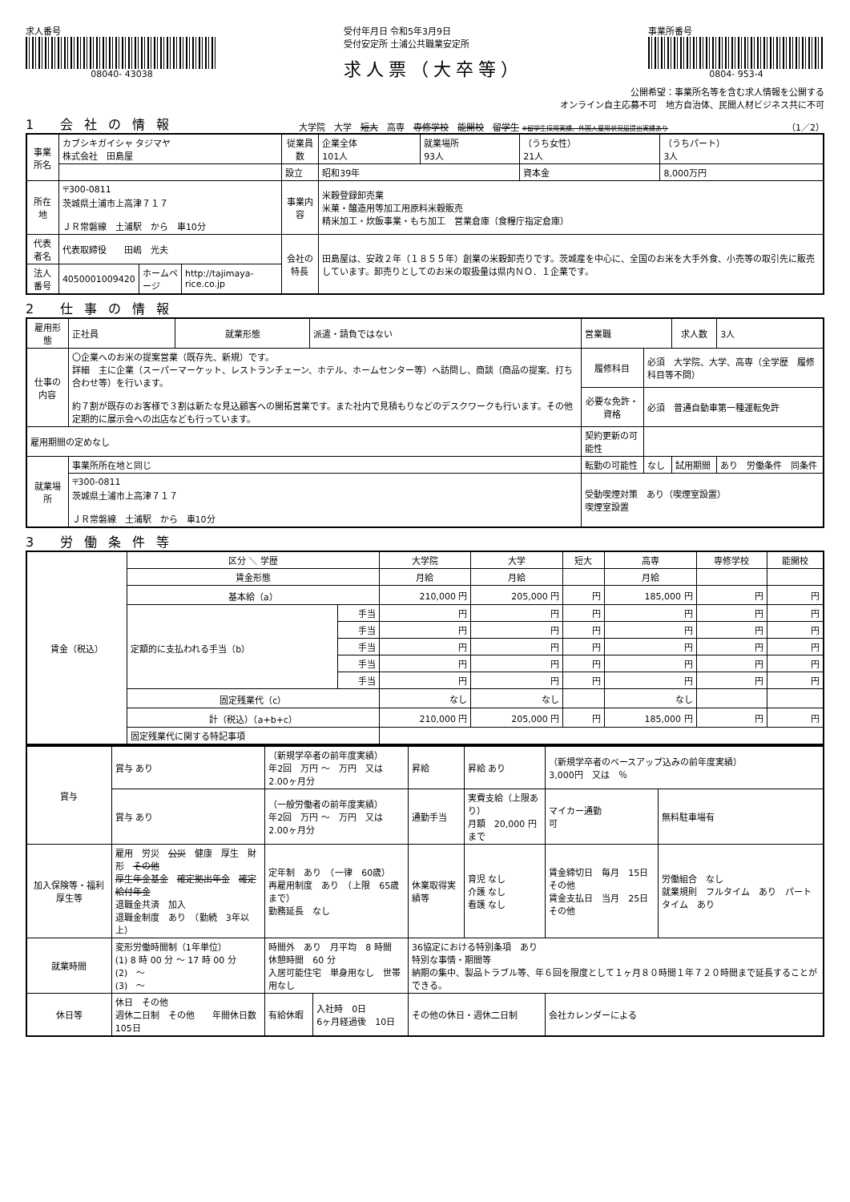求人番号
08040- 43038
受付年月日 令和5年3月9日
受付安定所 土浦公共職業安定所
求人票（大卒等）
事業所番号
0804- 953-4
公開希望：事業所名等を含む求人情報を公開する
オンライン自主応募不可　地方自治体、民間人材ビジネス共に不可
1 会社の情報
大学院　大学　短大　高専　専修学校　能開校　留学生 ※留学生採用実績、外国人雇用状況届提出実績あり （1／2）
| 事業所名 | カブシキガイシャ タジマヤ 株式会社 田島屋 | | | 従業員数 | 企業全体 101人 | 就業場所 93人 | （うち女性） 21人 | （うちパート） 3人 |
| | | | | 設立 | 昭和39年 | | 資本金 | 8,000万円 |
| 所在地 | 〒300-0811 茨城県土浦市上高津７１７ ＪＲ常磐線 土浦駅 から 車10分 | | | 事業内容 | 米穀登録卸売業 米菓・醸造用等加工用原料米穀販売 精米加工・炊飯事業・もち加工 営業倉庫（食糧庁指定倉庫） | | | |
| 代表者名 | 代表取締役 田嶋 光夫 | | | 会社の特長 | 田島屋は、安政２年（１８５５年）創業の米穀卸売りです。茨城産を中心に、全国のお米を大手外食、小売等の取引先に販売しています。卸売りとしてのお米の取扱量は県内ＮＯ．１企業です。 | | | |
| 法人番号 | 4050001009420 | ホームページ | http://tajimaya-rice.co.jp | | | | | |
2 仕事の情報
| 雇用形態 | 正社員 | 就業形態 | 派遣・請負ではない | 営業職 | | 求人数 | 3人 |
| 仕事の内容 | 〇企業へのお米の提案営業（既存先、新規）です。 詳細 主に企業（スーパーマーケット、レストランチェーン、ホテル、ホームセンター等）へ訪問し、商談（商品の提案、打ち合わせ等）を行います。 約７割が既存のお客様で３割は新たな見込顧客への開拓営業です。また社内で見積もりなどのデスクワークも行います。その他定期的に展示会への出店なども行っています。 | | | 履修科目 | 必須 大学院、大学、高専（全学歴 履修科目等不問） | | |
| | | | | 必要な免許・資格 | 必須 普通自動車第一種運転免許 | | |
| 雇用期間の定めなし | | | | 契約更新の可能性 | | | |
| 就業場所 | 事業所所在地と同じ | | | 転勤の可能性 | なし | 試用期間 | あり 労働条件 同条件 |
| | 〒300-0811 茨城県土浦市上高津７１７ ＪＲ常磐線 土浦駅 から 車10分 | | | 受動喫煙対策 あり（喫煙室設置） 喫煙室設置 | | | |
3 労働条件等
| 賃金（税込） | 区分 ＼ 学歴 | | 大学院 | 大学 | 短大 | 高専 | 専修学校 | 能開校 |
| --- | --- | --- | --- | --- | --- | --- | --- | --- |
| | 賃金形態 | | 月給 | 月給 | | 月給 | | |
| | 基本給（a） | | 210,000 円 | 205,000 円 | 円 | 185,000 円 | 円 | 円 |
| | 定額的に支払われる手当（b） | 手当 | 円 | 円 | 円 | 円 | 円 | 円 |
| | | 手当 | 円 | 円 | 円 | 円 | 円 | 円 |
| | | 手当 | 円 | 円 | 円 | 円 | 円 | 円 |
| | | 手当 | 円 | 円 | 円 | 円 | 円 | 円 |
| | | 手当 | 円 | 円 | 円 | 円 | 円 | 円 |
| | 固定残業代（c） | | なし | なし | | なし | | |
| | 計（税込）（a+b+c） | | 210,000 円 | 205,000 円 | 円 | 185,000 円 | 円 | 円 |
| | 固定残業代に関する特記事項 | | | | | | | |
| 賞与 | 賞与 あり | （新規学卒者の前年度実績） 年2回 万円 ～ 万円 又は 2.00ヶ月分 | | | 昇給 | 昇給 あり | （新規学卒者のベースアップ込みの前年度実績） 3,000円 又は ％ | |
| | 賞与 あり | （一般労働者の前年度実績） 年2回 万円 ～ 万円 又は 2.00ヶ月分 | | | 通勤手当 | 実費支給（上限あり） 月額 20,000 円まで | マイカー通勤 可 | 無料駐車場有 |
| 加入保険等・福利厚生等 | 雇用 労災 公災 健康 厚生 財形 その他 厚生年金基金 確定拠出年金 確定給付年金 退職金共済 加入 退職金制度 あり （勤続 3年以上） | | 定年制 あり （一律 60歳） 再雇用制度 あり （上限 65歳まで） 勤務延長 なし | | 休業取得実績等 | 育児 なし 介護 なし 看護 なし | 賃金締切日 毎月 15日 その他 賃金支払日 当月 25日 その他 | 労働組合 なし 就業規則 フルタイム あり パートタイム あり |
| 就業時間 | 変形労働時間制（1年単位） (1) 8 時 00 分 ～ 17 時 00 分 (2) ～ (3) ～ | | 時間外 あり 月平均 8 時間 休憩時間 60 分 入居可能住宅 単身用なし 世帯用なし | | 36協定における特別条項 あり 特別な事情・期間等 納期の集中、製品トラブル等、年６回を限度として１ヶ月８０時間１年７２０時間まで延長することができる。 | | | |
| 休日等 | 休日 その他 週休二日制 その他 年間休日数 105日 | | 有給休暇 | 入社時 0日 6ヶ月経過後 10日 | その他の休日・週休二日制 | | 会社カレンダーによる | |